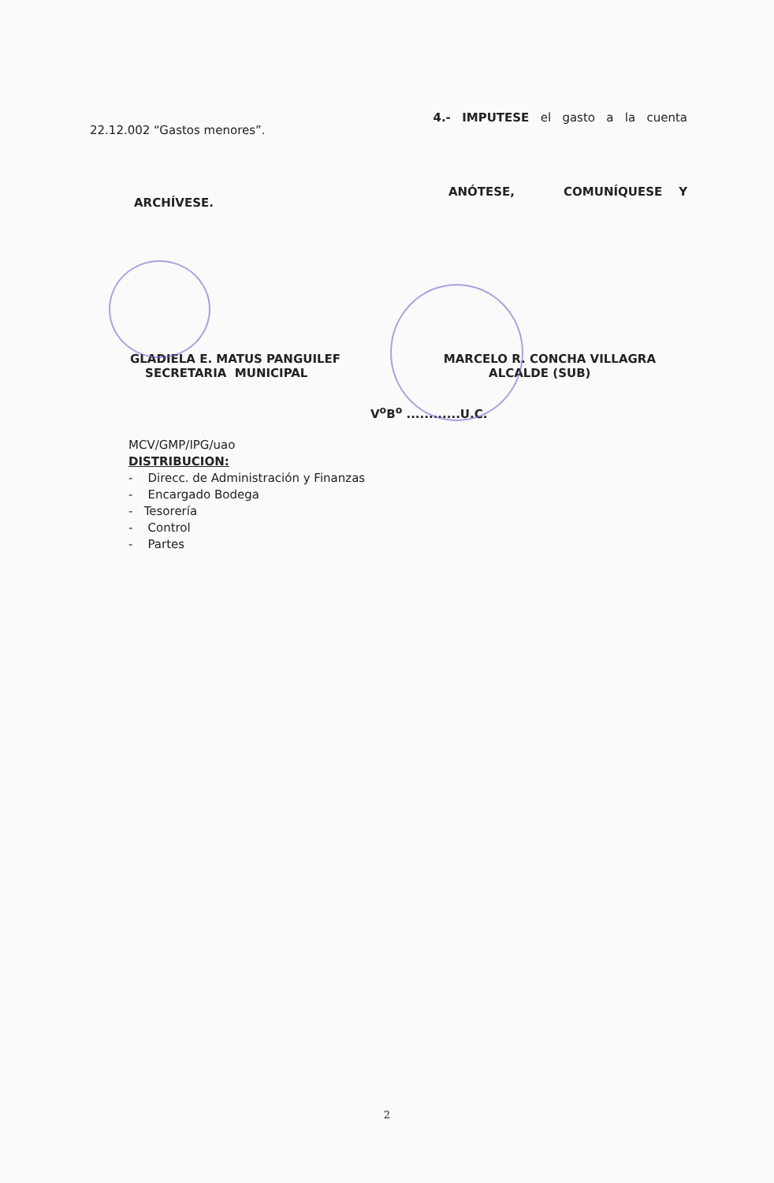22.12.002 “Gastos menores”. 4.- IMPUTESE el gasto a la cuenta
ARCHÍVESE. ANÓTESE, COMUNÍQUESE Y
GLADIELA E. MATUS PANGUILEF
SECRETARIA MUNICIPAL
MARCELO R. CONCHA VILLAGRA
ALCALDE (SUB)
V<sup>o</sup>B<sup>o</sup> ............U.C.
MCV/GMP/IPG/uao
DISTRIBUCION:
- Direcc. de Administración y Finanzas
- Encargado Bodega
- Tesorería
- Control
- Partes
2